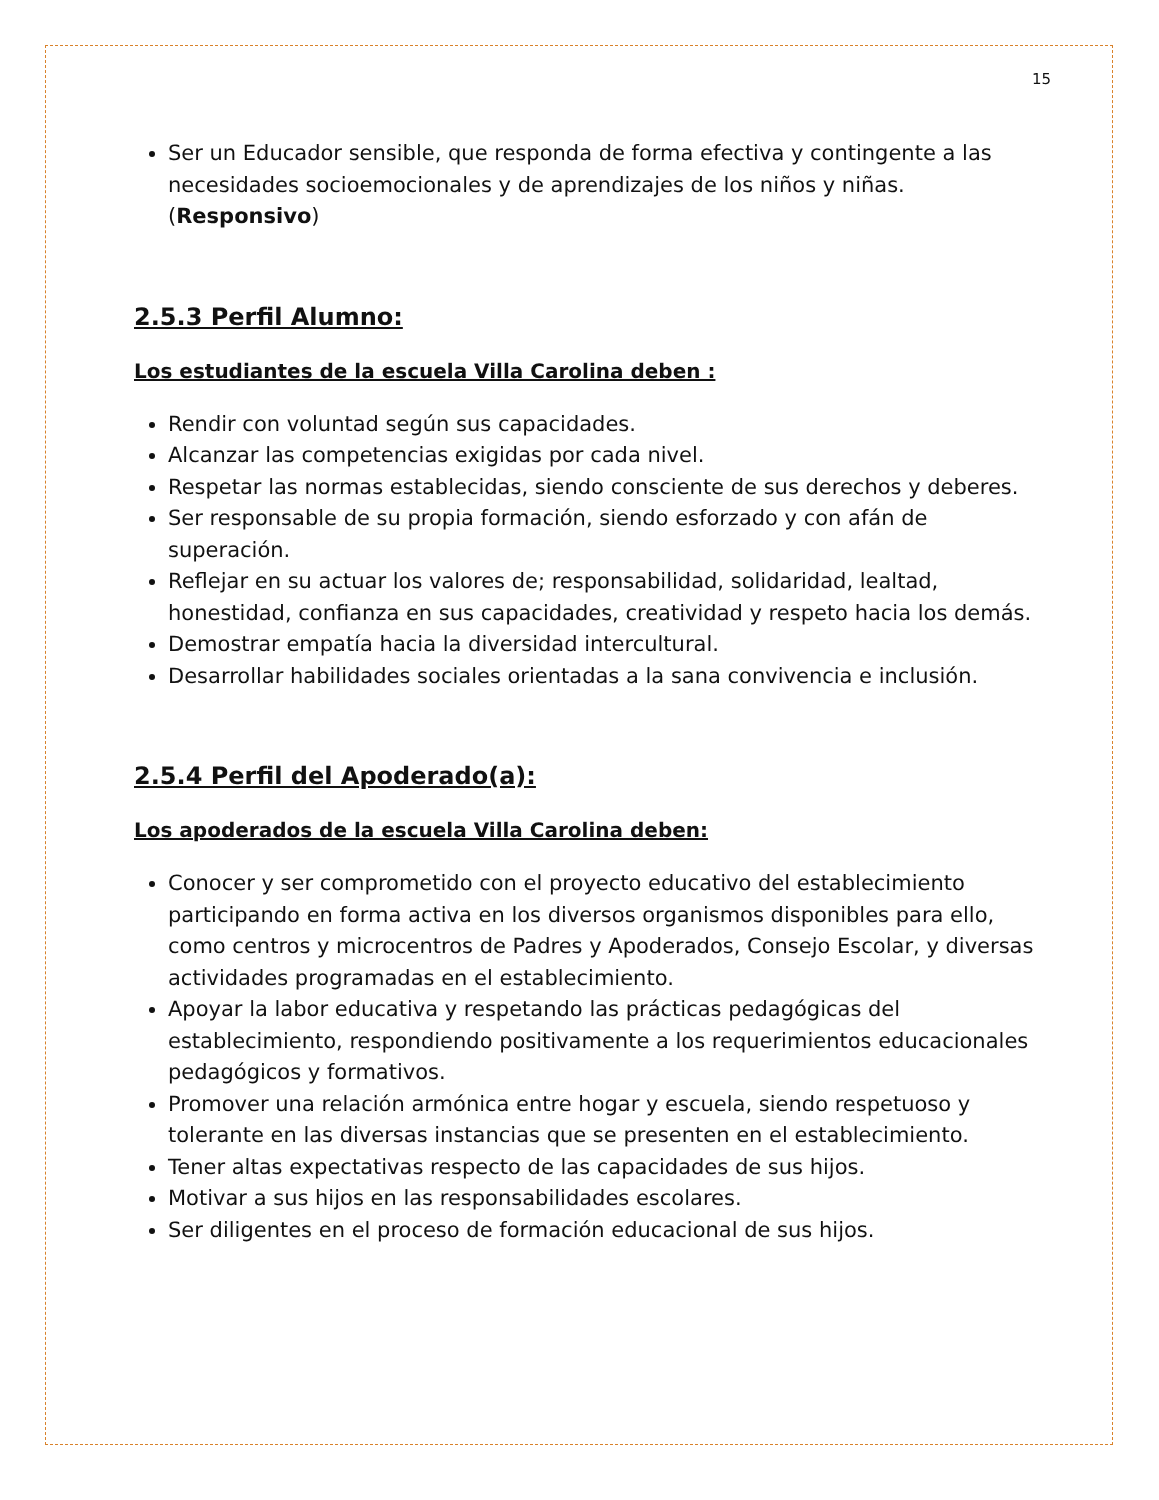15
Ser un Educador sensible, que responda de forma efectiva y contingente a las necesidades socioemocionales y de aprendizajes de los niños y niñas. (Responsivo)
2.5.3 Perfil Alumno:
Los estudiantes de la escuela Villa Carolina deben :
Rendir con voluntad según sus capacidades.
Alcanzar las competencias exigidas por cada nivel.
Respetar las normas establecidas, siendo consciente de sus derechos y deberes.
Ser responsable de su propia formación, siendo esforzado y con afán de superación.
Reflejar en su actuar los valores de; responsabilidad, solidaridad, lealtad, honestidad, confianza en sus capacidades, creatividad y respeto hacia los demás.
Demostrar empatía hacia la diversidad intercultural.
Desarrollar habilidades sociales orientadas a la sana convivencia e inclusión.
2.5.4 Perfil del Apoderado(a):
Los apoderados de la escuela Villa Carolina deben:
Conocer y ser comprometido con el proyecto educativo del establecimiento participando en forma activa en los diversos organismos disponibles para ello, como centros y microcentros de Padres y Apoderados, Consejo Escolar, y diversas actividades programadas en el establecimiento.
Apoyar la labor educativa y respetando las prácticas pedagógicas del establecimiento, respondiendo positivamente a los requerimientos educacionales pedagógicos y formativos.
Promover una relación armónica entre hogar y escuela, siendo respetuoso y tolerante en las diversas instancias que se presenten en el establecimiento.
Tener altas expectativas respecto de las capacidades de sus hijos.
Motivar a sus hijos en las responsabilidades escolares.
Ser diligentes en el proceso de formación educacional de sus hijos.